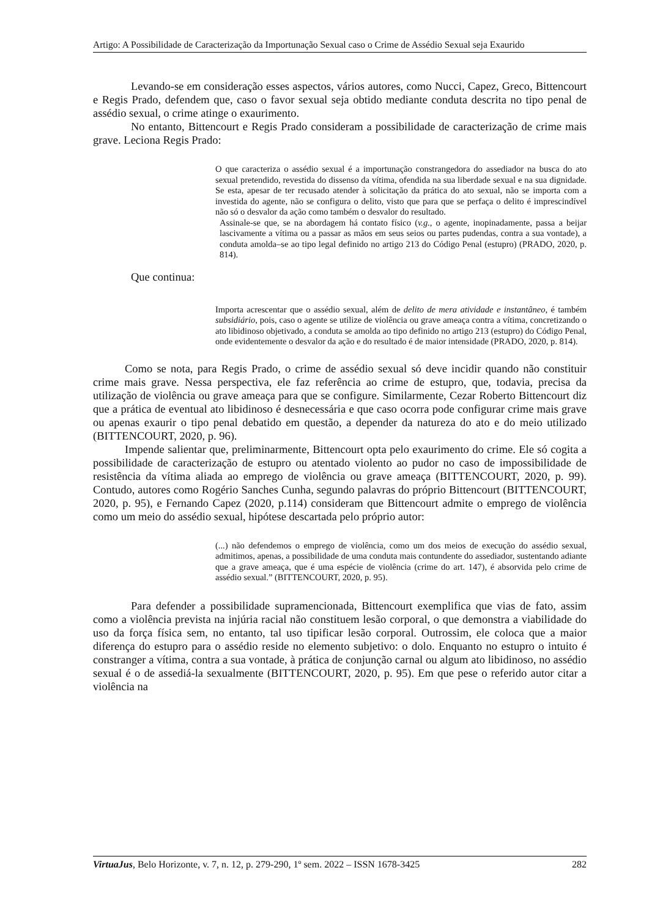Artigo: A Possibilidade de Caracterização da Importunação Sexual caso o Crime de Assédio Sexual seja Exaurido
Levando-se em consideração esses aspectos, vários autores, como Nucci, Capez, Greco, Bittencourt e Regis Prado, defendem que, caso o favor sexual seja obtido mediante conduta descrita no tipo penal de assédio sexual, o crime atinge o exaurimento.
No entanto, Bittencourt e Regis Prado consideram a possibilidade de caracterização de crime mais grave. Leciona Regis Prado:
O que caracteriza o assédio sexual é a importunação constrangedora do assediador na busca do ato sexual pretendido, revestida do dissenso da vítima, ofendida na sua liberdade sexual e na sua dignidade. Se esta, apesar de ter recusado atender à solicitação da prática do ato sexual, não se importa com a investida do agente, não se configura o delito, visto que para que se perfaça o delito é imprescindível não só o desvalor da ação como também o desvalor do resultado.
Assinale-se que, se na abordagem há contato físico (v.g., o agente, inopinadamente, passa a beijar lascivamente a vítima ou a passar as mãos em seus seios ou partes pudendas, contra a sua vontade), a conduta amolda–se ao tipo legal definido no artigo 213 do Código Penal (estupro) (PRADO, 2020, p. 814).
Que continua:
Importa acrescentar que o assédio sexual, além de delito de mera atividade e instantâneo, é também subsidiário, pois, caso o agente se utilize de violência ou grave ameaça contra a vítima, concretizando o ato libidinoso objetivado, a conduta se amolda ao tipo definido no artigo 213 (estupro) do Código Penal, onde evidentemente o desvalor da ação e do resultado é de maior intensidade (PRADO, 2020, p. 814).
Como se nota, para Regis Prado, o crime de assédio sexual só deve incidir quando não constituir crime mais grave. Nessa perspectiva, ele faz referência ao crime de estupro, que, todavia, precisa da utilização de violência ou grave ameaça para que se configure. Similarmente, Cezar Roberto Bittencourt diz que a prática de eventual ato libidinoso é desnecessária e que caso ocorra pode configurar crime mais grave ou apenas exaurir o tipo penal debatido em questão, a depender da natureza do ato e do meio utilizado (BITTENCOURT, 2020, p. 96).
Impende salientar que, preliminarmente, Bittencourt opta pelo exaurimento do crime. Ele só cogita a possibilidade de caracterização de estupro ou atentado violento ao pudor no caso de impossibilidade de resistência da vítima aliada ao emprego de violência ou grave ameaça (BITTENCOURT, 2020, p. 99). Contudo, autores como Rogério Sanches Cunha, segundo palavras do próprio Bittencourt (BITTENCOURT, 2020, p. 95), e Fernando Capez (2020, p.114) consideram que Bittencourt admite o emprego de violência como um meio do assédio sexual, hipótese descartada pelo próprio autor:
(...) não defendemos o emprego de violência, como um dos meios de execução do assédio sexual, admitimos, apenas, a possibilidade de uma conduta mais contundente do assediador, sustentando adiante que a grave ameaça, que é uma espécie de violência (crime do art. 147), é absorvida pelo crime de assédio sexual.” (BITTENCOURT, 2020, p. 95).
Para defender a possibilidade supramencionada, Bittencourt exemplifica que vias de fato, assim como a violência prevista na injúria racial não constituem lesão corporal, o que demonstra a viabilidade do uso da força física sem, no entanto, tal uso tipificar lesão corporal. Outrossim, ele coloca que a maior diferença do estupro para o assédio reside no elemento subjetivo: o dolo. Enquanto no estupro o intuito é constranger a vítima, contra a sua vontade, à prática de conjunção carnal ou algum ato libidinoso, no assédio sexual é o de assediá-la sexualmente (BITTENCOURT, 2020, p. 95). Em que pese o referido autor citar a violência na
VirtuaJus, Belo Horizonte, v. 7, n. 12, p. 279-290, 1º sem. 2022 – ISSN 1678-3425 282